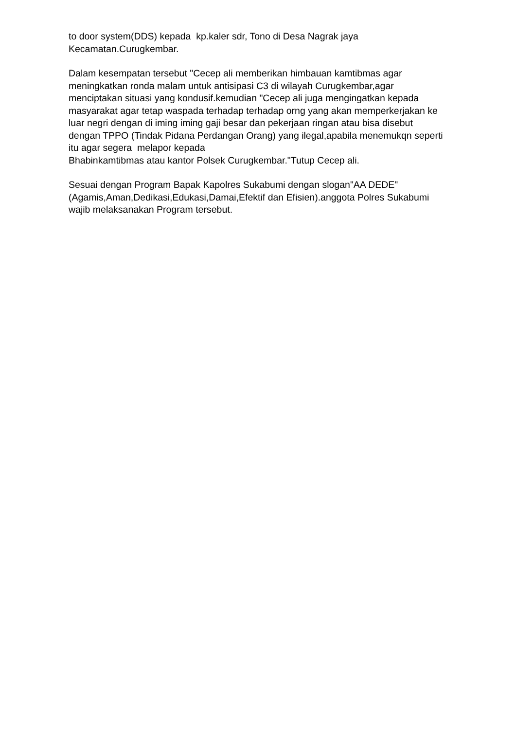to door system(DDS) kepada kp.kaler sdr, Tono di Desa Nagrak jaya Kecamatan.Curugkembar.
Dalam kesempatan tersebut "Cecep ali memberikan himbauan kamtibmas agar meningkatkan ronda malam untuk antisipasi C3 di wilayah Curugkembar,agar menciptakan situasi yang kondusif.kemudian "Cecep ali juga mengingatkan kepada masyarakat agar tetap waspada terhadap terhadap orng yang akan memperkerjakan ke luar negri dengan di iming iming gaji besar dan pekerjaan ringan atau bisa disebut dengan TPPO (Tindak Pidana Perdangan Orang) yang ilegal,apabila menemukqn seperti itu agar segera melapor kepada Bhabinkamtibmas atau kantor Polsek Curugkembar."Tutup Cecep ali.
Sesuai dengan Program Bapak Kapolres Sukabumi dengan slogan"AA DEDE" (Agamis,Aman,Dedikasi,Edukasi,Damai,Efektif dan Efisien).anggota Polres Sukabumi wajib melaksanakan Program tersebut.